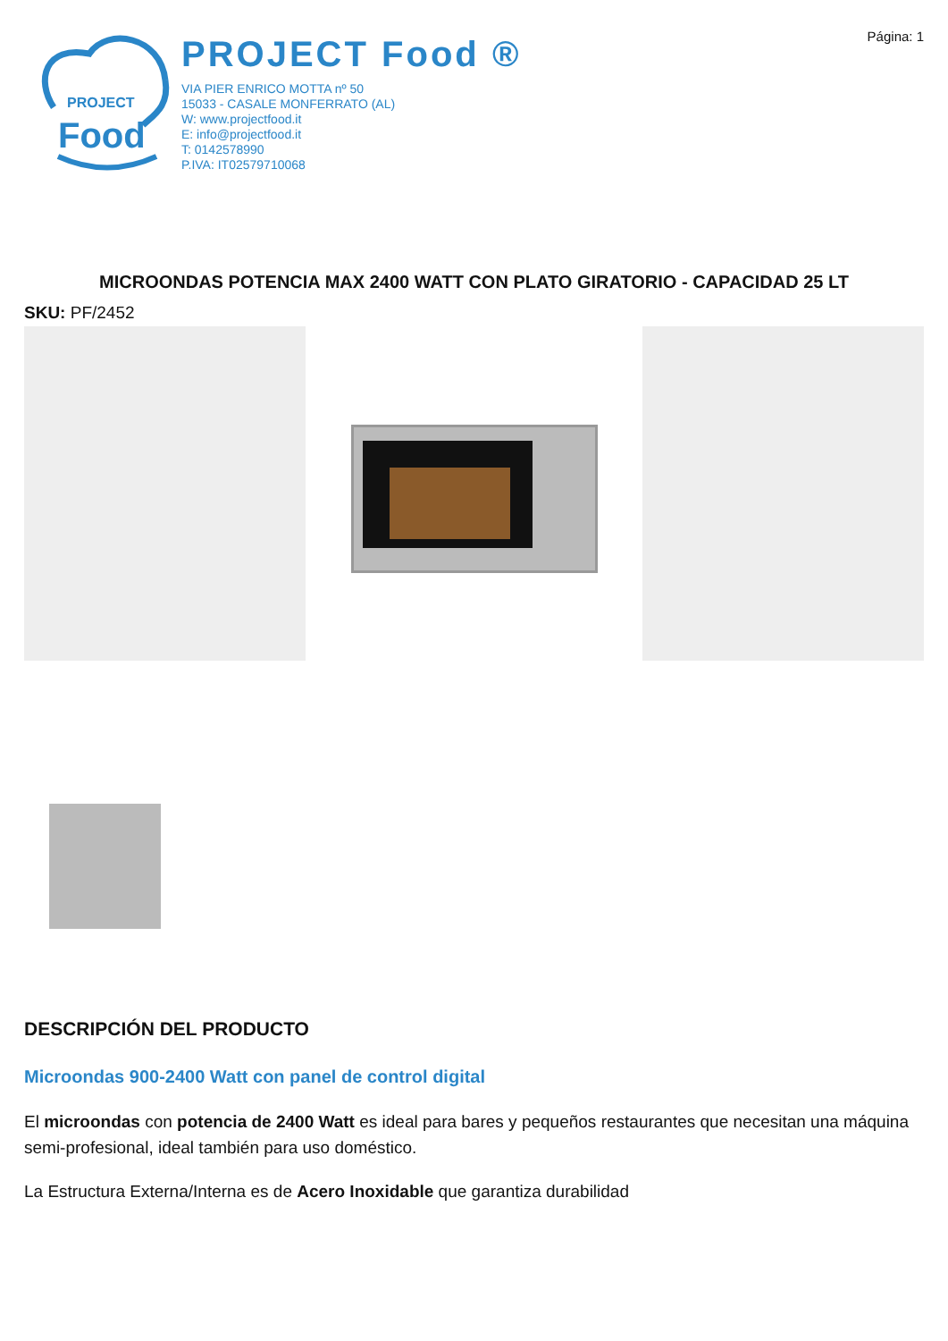PROJECT
Food
PROJECT Food ®
VIA PIER ENRICO MOTTA nº 50
15033 - CASALE MONFERRATO (AL)
W: www.projectfood.it
E: info@projectfood.it
T: 0142578990
P.IVA: IT02579710068
Página: 1
MICROONDAS POTENCIA MAX 2400 WATT CON PLATO GIRATORIO - CAPACIDAD 25 LT
SKU: PF/2452
DESCRIPCIÓN DEL PRODUCTO
Microondas 900-2400 Watt con panel de control digital
El microondas con potencia de 2400 Watt es ideal para bares y pequeños restaurantes que necesitan una máquina semi-profesional, ideal también para uso doméstico.
La Estructura Externa/Interna es de Acero Inoxidable que garantiza durabilidad